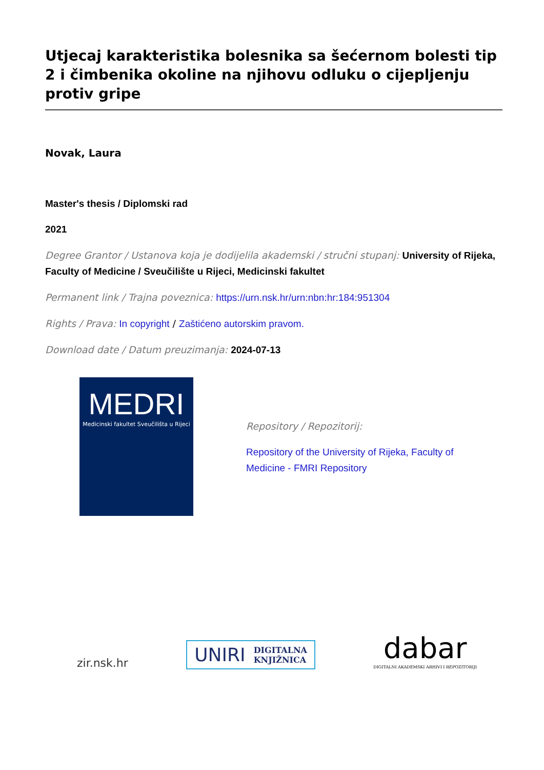Utjecaj karakteristika bolesnika sa šećernom bolesti tip 2 i čimbenika okoline na njihovu odluku o cijepljenju protiv gripe
Novak, Laura
Master's thesis / Diplomski rad
2021
Degree Grantor / Ustanova koja je dodijelila akademski / stručni stupanj: University of Rijeka, Faculty of Medicine / Sveučilište u Rijeci, Medicinski fakultet
Permanent link / Trajna poveznica: https://urn.nsk.hr/urn:nbn:hr:184:951304
Rights / Prava: In copyright / Zaštićeno autorskim pravom.
Download date / Datum preuzimanja: 2024-07-13
MEDRI
Medicinski fakultet Sveučilišta u Rijeci
Repository / Repozitorij:
Repository of the University of Rijeka, Faculty of Medicine - FMRI Repository
zir.nsk.hr
UNIRI DIGITALNA
KNJIŽNICA
dabar
DIGITALNI AKADEMSKI ARHIVI I REPOZITORIJI